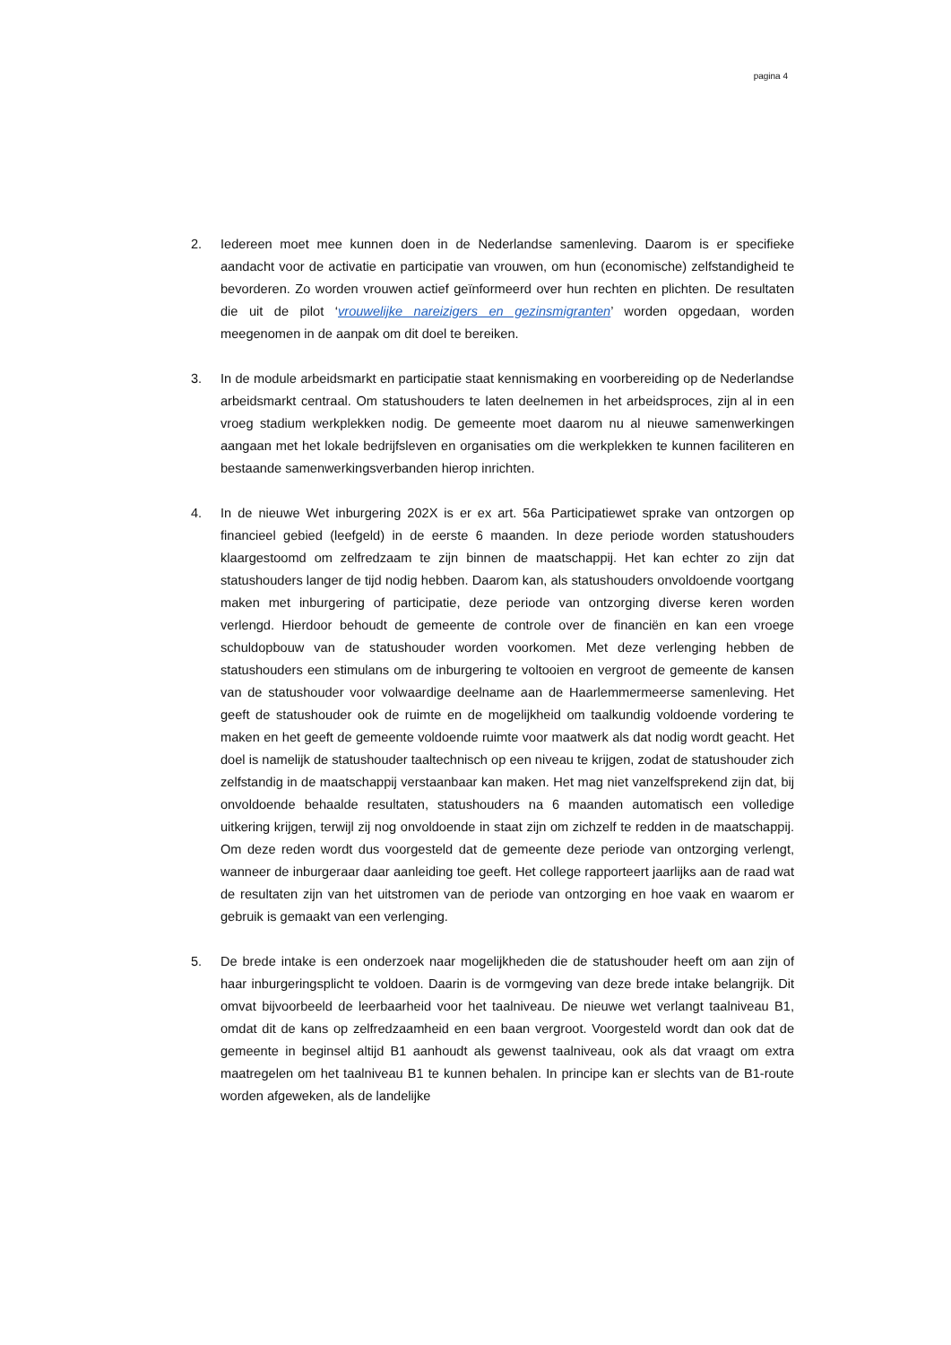pagina 4
2. Iedereen moet mee kunnen doen in de Nederlandse samenleving. Daarom is er specifieke aandacht voor de activatie en participatie van vrouwen, om hun (economische) zelfstandigheid te bevorderen. Zo worden vrouwen actief geïnformeerd over hun rechten en plichten. De resultaten die uit de pilot ‘vrouwelijke nareizigers en gezinsmigranten’ worden opgedaan, worden meegenomen in de aanpak om dit doel te bereiken.
3. In de module arbeidsmarkt en participatie staat kennismaking en voorbereiding op de Nederlandse arbeidsmarkt centraal. Om statushouders te laten deelnemen in het arbeidsproces, zijn al in een vroeg stadium werkplekken nodig. De gemeente moet daarom nu al nieuwe samenwerkingen aangaan met het lokale bedrijfsleven en organisaties om die werkplekken te kunnen faciliteren en bestaande samenwerkingsverbanden hierop inrichten.
4. In de nieuwe Wet inburgering 202X is er ex art. 56a Participatiewet sprake van ontzorgen op financieel gebied (leefgeld) in de eerste 6 maanden. In deze periode worden statushouders klaargestoomd om zelfredzaam te zijn binnen de maatschappij. Het kan echter zo zijn dat statushouders langer de tijd nodig hebben. Daarom kan, als statushouders onvoldoende voortgang maken met inburgering of participatie, deze periode van ontzorging diverse keren worden verlengd. Hierdoor behoudt de gemeente de controle over de financiën en kan een vroege schuldopbouw van de statushouder worden voorkomen. Met deze verlenging hebben de statushouders een stimulans om de inburgering te voltooien en vergroot de gemeente de kansen van de statushouder voor volwaardige deelname aan de Haarlemmermeerse samenleving. Het geeft de statushouder ook de ruimte en de mogelijkheid om taalkundig voldoende vordering te maken en het geeft de gemeente voldoende ruimte voor maatwerk als dat nodig wordt geacht. Het doel is namelijk de statushouder taaltechnisch op een niveau te krijgen, zodat de statushouder zich zelfstandig in de maatschappij verstaanbaar kan maken. Het mag niet vanzelfsprekend zijn dat, bij onvoldoende behaalde resultaten, statushouders na 6 maanden automatisch een volledige uitkering krijgen, terwijl zij nog onvoldoende in staat zijn om zichzelf te redden in de maatschappij. Om deze reden wordt dus voorgesteld dat de gemeente deze periode van ontzorging verlengt, wanneer de inburgeraar daar aanleiding toe geeft. Het college rapporteert jaarlijks aan de raad wat de resultaten zijn van het uitstromen van de periode van ontzorging en hoe vaak en waarom er gebruik is gemaakt van een verlenging.
5. De brede intake is een onderzoek naar mogelijkheden die de statushouder heeft om aan zijn of haar inburgeringsplicht te voldoen. Daarin is de vormgeving van deze brede intake belangrijk. Dit omvat bijvoorbeeld de leerbaarheid voor het taalniveau. De nieuwe wet verlangt taalniveau B1, omdat dit de kans op zelfredzaamheid en een baan vergroot. Voorgesteld wordt dan ook dat de gemeente in beginsel altijd B1 aanhoudt als gewenst taalniveau, ook als dat vraagt om extra maatregelen om het taalniveau B1 te kunnen behalen. In principe kan er slechts van de B1-route worden afgeweken, als de landelijke